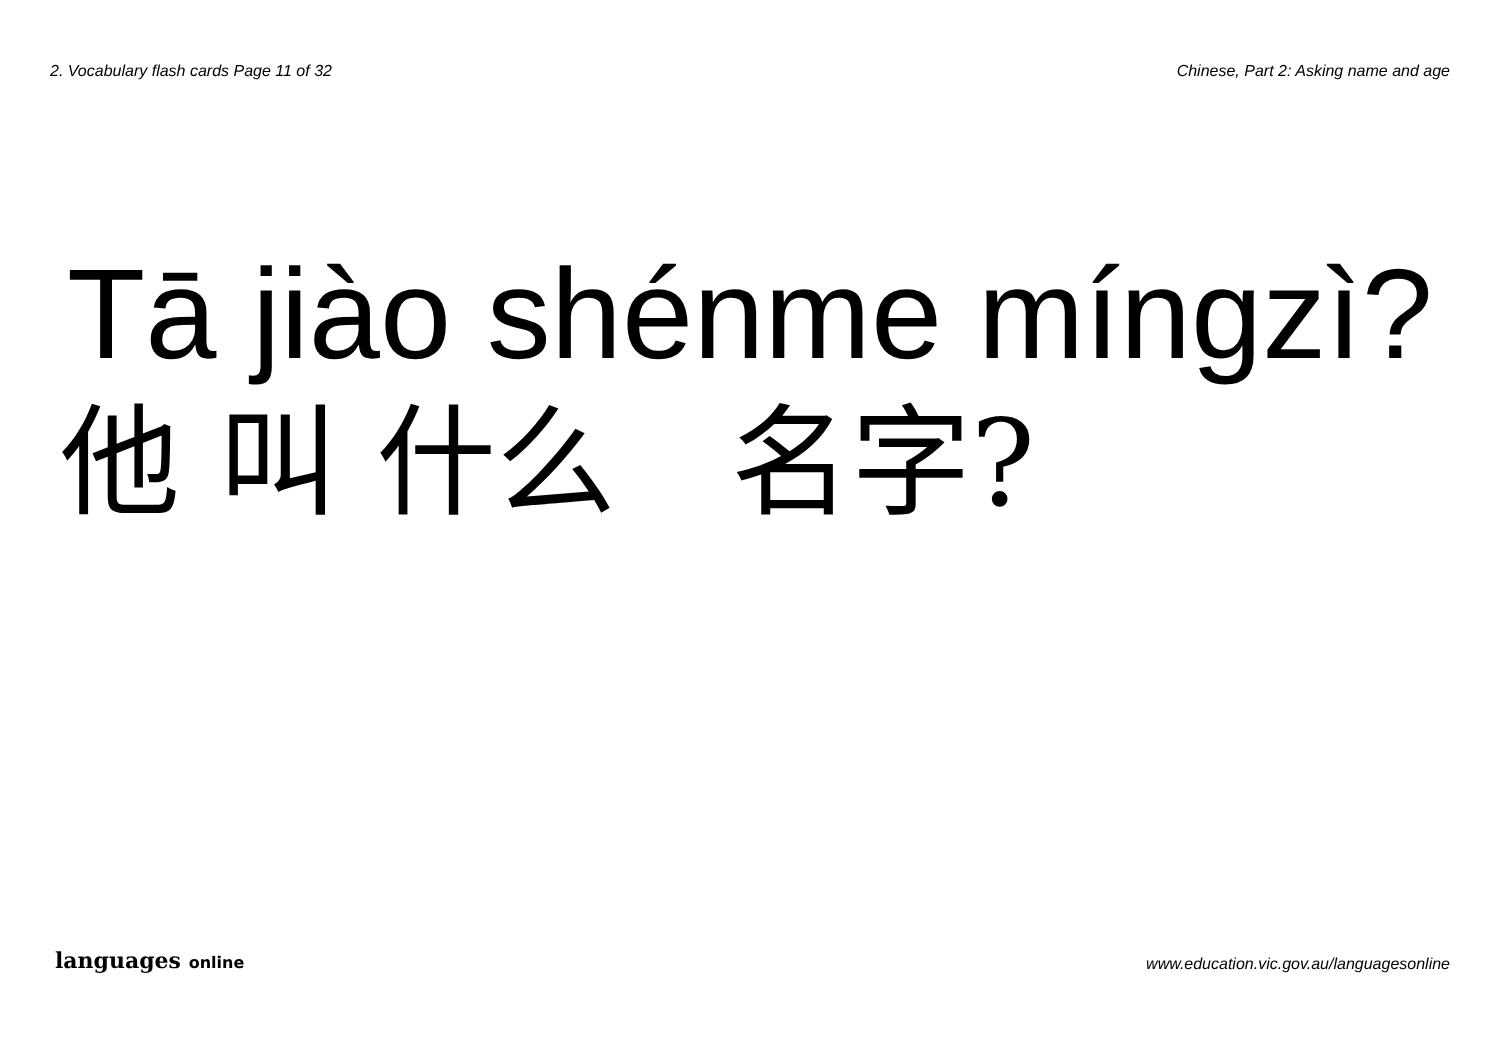2. Vocabulary flash cards Page 11 of 32 Chinese, Part 2: Asking name and age
Tā jiào shénme míngzì?
他 叫 什么 名字?
languages online www.education.vic.gov.au/languagesonline